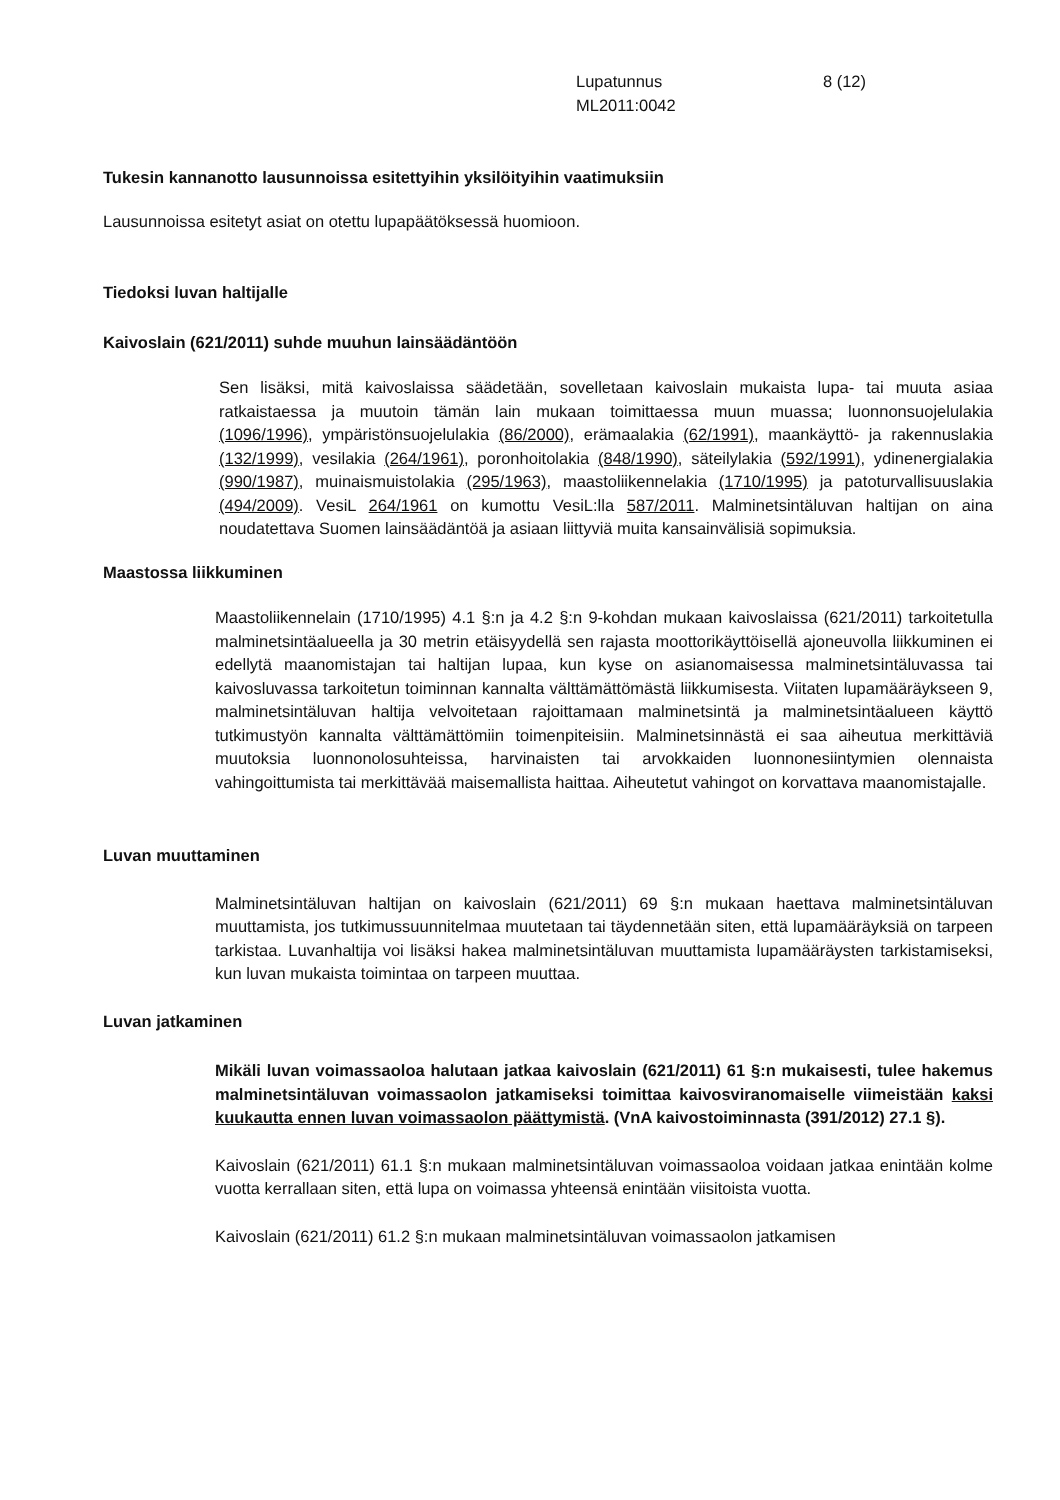Lupatunnus
ML2011:0042
8 (12)
Tukesin kannanotto lausunnoissa esitettyihin yksilöityihin vaatimuksiin
Lausunnoissa esitetyt asiat on otettu lupapäätöksessä huomioon.
Tiedoksi luvan haltijalle
Kaivoslain (621/2011) suhde muuhun lainsäädäntöön
Sen lisäksi, mitä kaivoslaissa säädetään, sovelletaan kaivoslain mukaista lupa- tai muuta asiaa ratkaistaessa ja muutoin tämän lain mukaan toimittaessa muun muassa; luonnonsuojelulakia (1096/1996), ympäristönsuojelulakia (86/2000), erämaalakia (62/1991), maankäyttö- ja rakennuslakia (132/1999), vesilakia (264/1961), poronhoitolakia (848/1990), säteilylakia (592/1991), ydinenergialakia (990/1987), muinaismuistolakia (295/1963), maastoliikennelakia (1710/1995) ja patoturvallisuuslakia (494/2009). VesiL 264/1961 on kumottu VesiL:lla 587/2011. Malminetsintäluvan haltijan on aina noudatettava Suomen lainsäädäntöä ja asiaan liittyviä muita kansainvälisiä sopimuksia.
Maastossa liikkuminen
Maastoliikennelain (1710/1995) 4.1 §:n ja 4.2 §:n 9-kohdan mukaan kaivoslaissa (621/2011) tarkoitetulla malminetsintäalueella ja 30 metrin etäisyydellä sen rajasta moottorikäyttöisellä ajoneuvolla liikkuminen ei edellytä maanomistajan tai haltijan lupaa, kun kyse on asianomaisessa malminetsintäluvassa tai kaivosluvassa tarkoitetun toiminnan kannalta välttämättömästä liikkumisesta. Viitaten lupamääräykseen 9, malminetsintäluvan haltija velvoitetaan rajoittamaan malminetsintä ja malminetsintäalueen käyttö tutkimustyön kannalta välttämättömiin toimenpiteisiin. Malminetsinnästä ei saa aiheutua merkittäviä muutoksia luonnonolosuhteissa, harvinaisten tai arvokkaiden luonnonesiintymien olennaista vahingoittumista tai merkittävää maisemallista haittaa. Aiheutetut vahingot on korvattava maanomistajalle.
Luvan muuttaminen
Malminetsintäluvan haltijan on kaivoslain (621/2011) 69 §:n mukaan haettava malminetsintäluvan muuttamista, jos tutkimussuunnitelmaa muutetaan tai täydennetään siten, että lupamääräyksiä on tarpeen tarkistaa. Luvanhaltija voi lisäksi hakea malminetsintäluvan muuttamista lupamääräysten tarkistamiseksi, kun luvan mukaista toimintaa on tarpeen muuttaa.
Luvan jatkaminen
Mikäli luvan voimassaoloa halutaan jatkaa kaivoslain (621/2011) 61 §:n mukaisesti, tulee hakemus malminetsintäluvan voimassaolon jatkamiseksi toimittaa kaivosviranomaiselle viimeistään kaksi kuukautta ennen luvan voimassaolon päättymistä. (VnA kaivostoiminnasta (391/2012) 27.1 §).
Kaivoslain (621/2011) 61.1 §:n mukaan malminetsintäluvan voimassaoloa voidaan jatkaa enintään kolme vuotta kerrallaan siten, että lupa on voimassa yhteensä enintään viisitoista vuotta.
Kaivoslain (621/2011) 61.2 §:n mukaan malminetsintäluvan voimassaolon jatkamisen